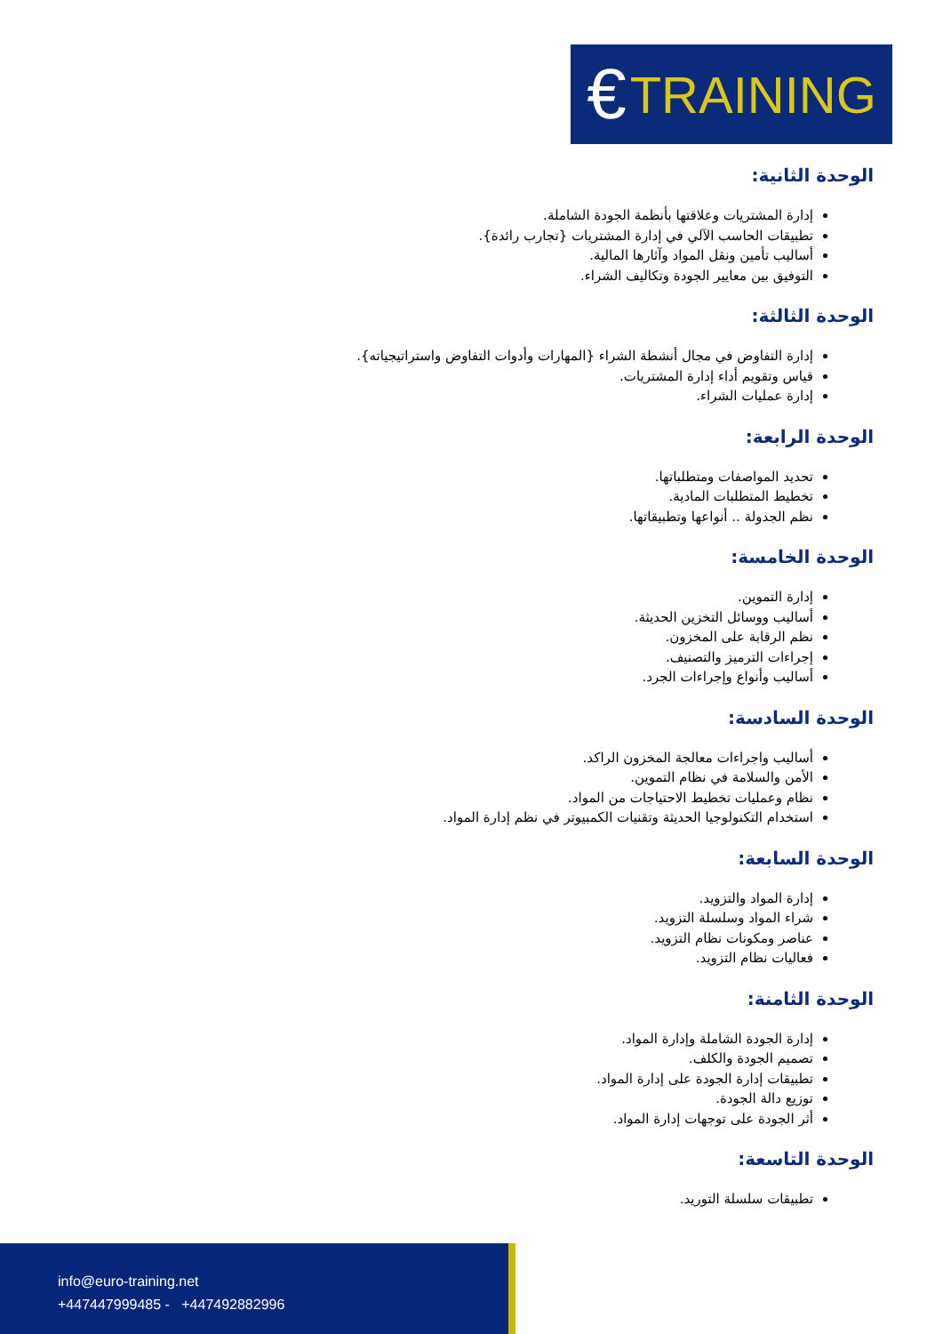€ TRAINING
الوحدة الثانية:
إدارة المشتريات وعلاقتها بأنظمة الجودة الشاملة.
تطبيقات الحاسب الآلي في إدارة المشتريات {تجارب رائدة}.
أساليب تأمين ونقل المواد وآثارها المالية.
التوفيق بين معايير الجودة وتكاليف الشراء.
الوحدة الثالثة:
إدارة التفاوض في مجال أنشطة الشراء {المهارات وأدوات التفاوض واستراتيجياته}.
قياس وتقويم أداء إدارة المشتريات.
إدارة عمليات الشراء.
الوحدة الرابعة:
تحديد المواصفات ومتطلباتها.
تخطيط المتطلبات المادية.
نظم الجدولة .. أنواعها وتطبيقاتها.
الوحدة الخامسة:
إدارة التموين.
أساليب ووسائل التخزين الحديثة.
نظم الرقابة على المخزون.
إجراءات الترميز والتصنيف.
أساليب وأنواع وإجراءات الجرد.
الوحدة السادسة:
أساليب واجراءات معالجة المخزون الراكد.
الأمن والسلامة في نظام التموين.
نظام وعمليات تخطيط الاحتياجات من المواد.
استخدام التكنولوجيا الحديثة وتقنيات الكمبيوتر في نظم إدارة المواد.
الوحدة السابعة:
إدارة المواد والتزويد.
شراء المواد وسلسلة التزويد.
عناصر ومكونات نظام التزويد.
فعاليات نظام التزويد.
الوحدة الثامنة:
إدارة الجودة الشاملة وإدارة المواد.
تصميم الجودة والكلف.
تطبيقات إدارة الجودة على إدارة المواد.
توزيع دالة الجودة.
أثر الجودة على توجهات إدارة المواد.
الوحدة التاسعة:
تطبيقات سلسلة التوريد.
info@euro-training.net
+447447999485 - +447492882996